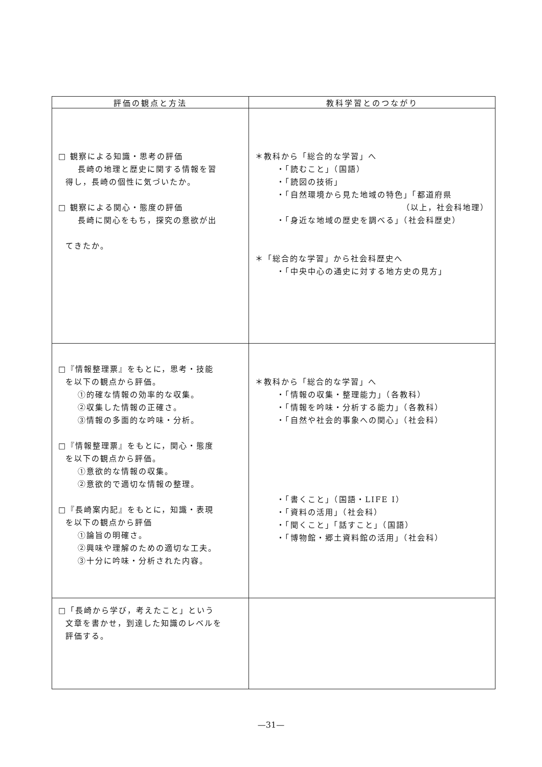| 評価の観点と方法 | 教科学習とのつながり |
| --- | --- |
| □ 観察による知識・思考の評価 長崎の地理と歴史に関する情報を習 得し，長崎の個性に気づいたか。 □ 観察による関心・態度の評価 長崎に関心をもち，探究の意欲が出 てきたか。 | ＊教科から「総合的な学習」へ ・「読むこと」（国語） ・「読図の技術」 ・「自然環境から見た地域の特色」「都道府県 （以上，社会科地理） ・「身近な地域の歴史を調べる」（社会科歴史） ＊「総合的な学習」から社会科歴史へ ・「中央中心の通史に対する地方史の見方」 |
| □『情報整理票』をもとに，思考・技能 を以下の観点から評価。 ①的確な情報の効率的な収集。 ②収集した情報の正確さ。 ③情報の多面的な吟味・分析。 □『情報整理票』をもとに，関心・態度 を以下の観点から評価。 ①意欲的な情報の収集。 ②意欲的で適切な情報の整理。 □『長崎案内記』をもとに，知識・表現 を以下の観点から評価 ①論旨の明確さ。 ②興味や理解のための適切な工夫。 ③十分に吟味・分析された内容。 | ＊教科から「総合的な学習」へ ・「情報の収集・整理能力」（各教科） ・「情報を吟味・分析する能力」（各教科） ・「自然や社会的事象への関心」（社会科） ・「書くこと」（国語・LIFE I） ・「資料の活用」（社会科） ・「聞くこと」「話すこと」（国語） ・「博物館・郷土資料館の活用」（社会科） |
| □「長崎から学び，考えたこと」という 文章を書かせ，到達した知識のレベルを 評価する。 | |
—31—